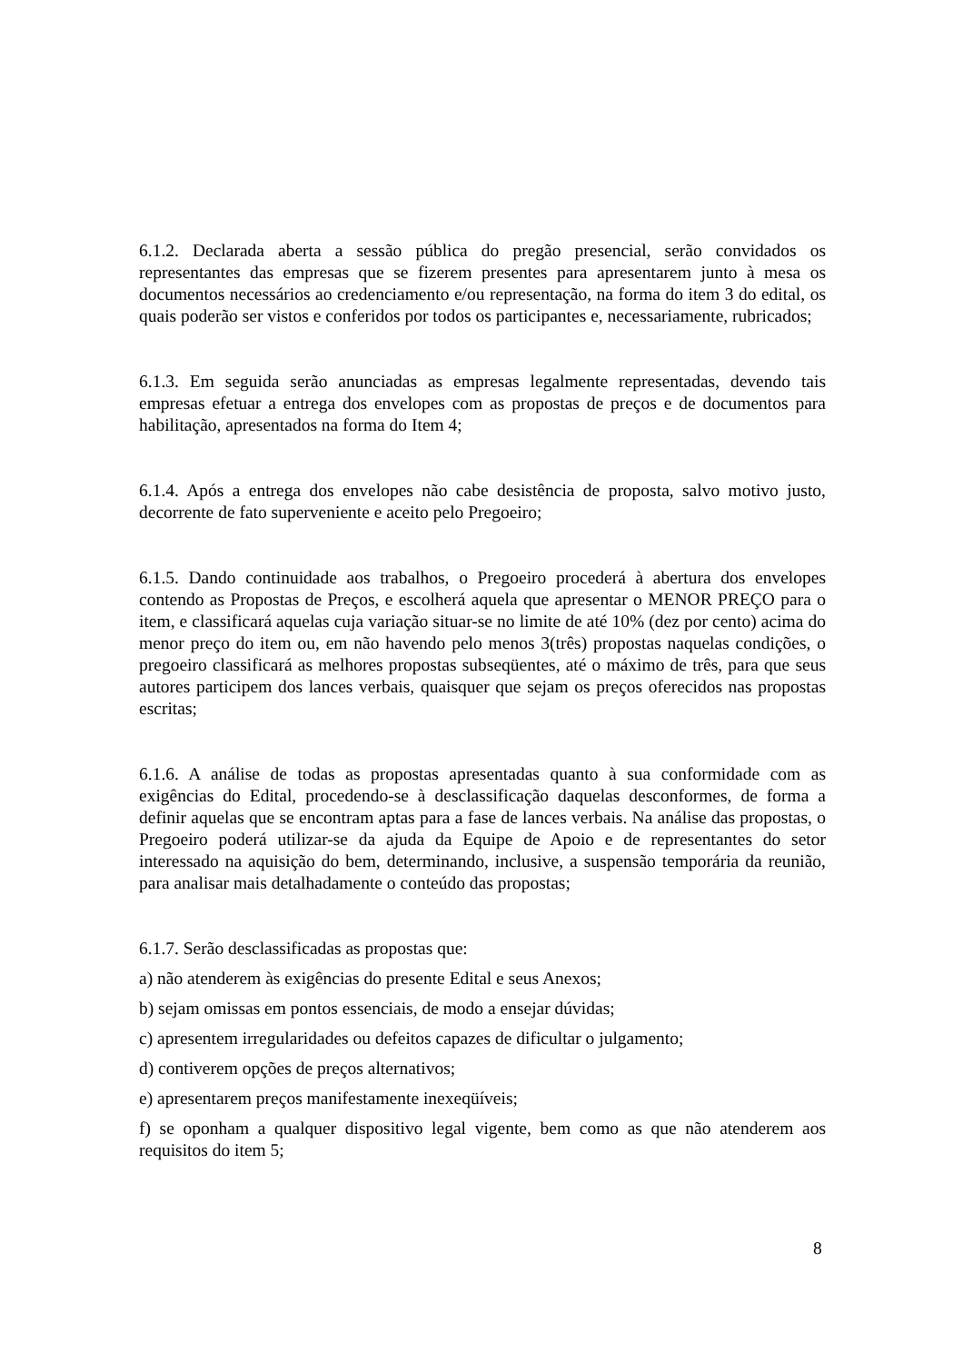6.1.2. Declarada aberta a sessão pública do pregão presencial, serão convidados os representantes das empresas que se fizerem presentes para apresentarem junto à mesa os documentos necessários ao credenciamento e/ou representação, na forma do item 3 do edital, os quais poderão ser vistos e conferidos por todos os participantes e, necessariamente, rubricados;
6.1.3. Em seguida serão anunciadas as empresas legalmente representadas, devendo tais empresas efetuar a entrega dos envelopes com as propostas de preços e de documentos para habilitação, apresentados na forma do Item 4;
6.1.4. Após a entrega dos envelopes não cabe desistência de proposta, salvo motivo justo, decorrente de fato superveniente e aceito pelo Pregoeiro;
6.1.5. Dando continuidade aos trabalhos, o Pregoeiro procederá à abertura dos envelopes contendo as Propostas de Preços, e escolherá aquela que apresentar o MENOR PREÇO para o item, e classificará aquelas cuja variação situar-se no limite de até 10% (dez por cento) acima do menor preço do item ou, em não havendo pelo menos 3(três) propostas naquelas condições, o pregoeiro classificará as melhores propostas subseqüentes, até o máximo de três, para que seus autores participem dos lances verbais, quaisquer que sejam os preços oferecidos nas propostas escritas;
6.1.6. A análise de todas as propostas apresentadas quanto à sua conformidade com as exigências do Edital, procedendo-se à desclassificação daquelas desconformes, de forma a definir aquelas que se encontram aptas para a fase de lances verbais. Na análise das propostas, o Pregoeiro poderá utilizar-se da ajuda da Equipe de Apoio e de representantes do setor interessado na aquisição do bem, determinando, inclusive, a suspensão temporária da reunião, para analisar mais detalhadamente o conteúdo das propostas;
6.1.7. Serão desclassificadas as propostas que:
a) não atenderem às exigências do presente Edital e seus Anexos;
b) sejam omissas em pontos essenciais, de modo a ensejar dúvidas;
c) apresentem irregularidades ou defeitos capazes de dificultar o julgamento;
d) contiverem opções de preços alternativos;
e) apresentarem preços manifestamente inexeqüíveis;
f) se oponham a qualquer dispositivo legal vigente, bem como as que não atenderem aos requisitos do item 5;
8